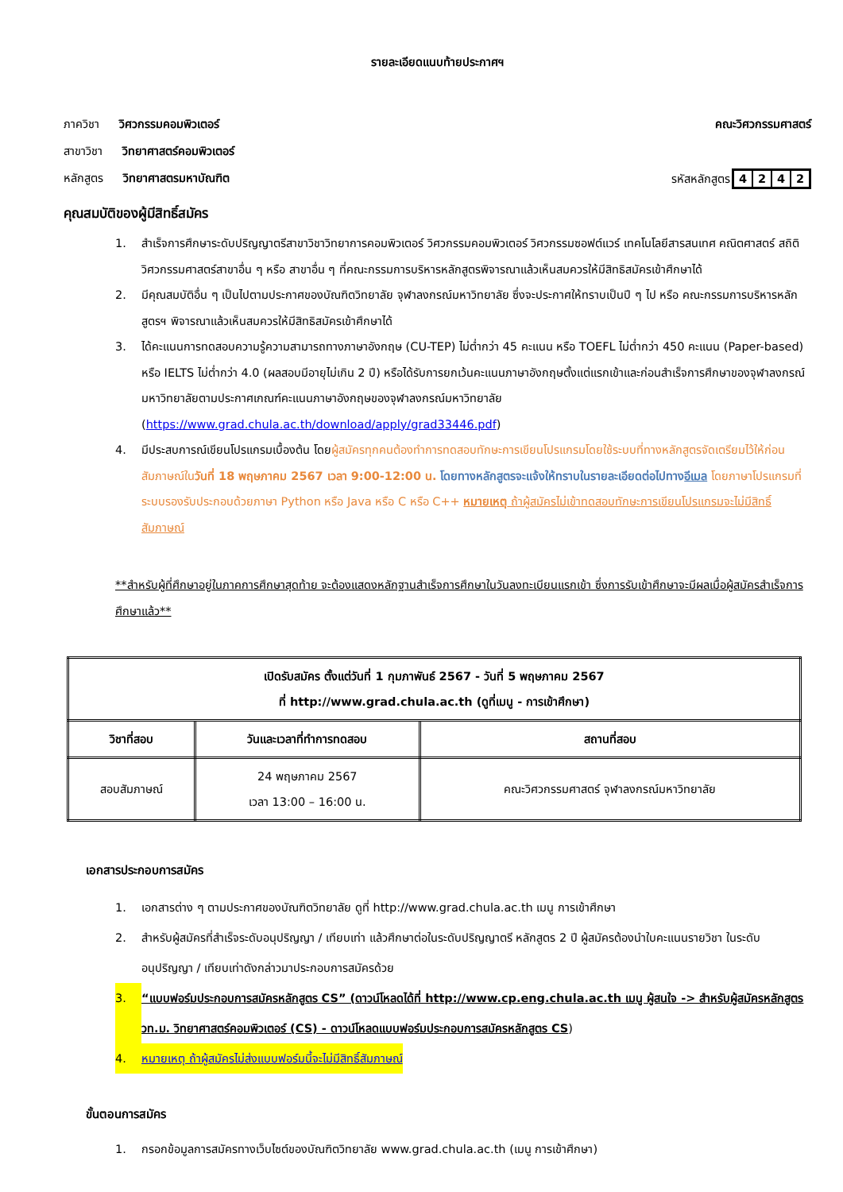รายละเอียดแนบท้ายประกาศฯ
ภาควิชา วิศวกรรมคอมพิวเตอร์ คณะวิศวกรรมศาสตร์
สาขาวิชา วิทยาศาสตร์คอมพิวเตอร์
หลักสูตร วิทยาศาสตรมหาบัณฑิต รหัสหลักสูตร4242
คุณสมบัติของผู้มีสิทธิ์สมัคร
1. สำเร็จการศึกษาระดับปริญญาตรีสาขาวิชาวิทยาการคอมพิวเตอร์ วิศวกรรมคอมพิวเตอร์ วิศวกรรมซอฟต์แวร์ เทคโนโลยีสารสนเทศ คณิตศาสตร์ สถิติ วิศวกรรมศาสตร์สาขาอื่น ๆ หรือ สาขาอื่น ๆ ที่คณะกรรมการบริหารหลักสูตรพิจารณาแล้วเห็นสมควรให้มีสิทธิสมัครเข้าศึกษาได้
2. มีคุณสมบัติอื่น ๆ เป็นไปตามประกาศของบัณฑิตวิทยาลัย จุฬาลงกรณ์มหาวิทยาลัย ซึ่งจะประกาศให้ทราบเป็นปี ๆ ไป หรือ คณะกรรมการบริหารหลักสูตรฯ พิจารณาแล้วเห็นสมควรให้มีสิทธิสมัครเข้าศึกษาได้
3. ได้คะแนนการทดสอบความรู้ความสามารถทางภาษาอังกฤษ (CU-TEP) ไม่ต่ำกว่า 45 คะแนน หรือ TOEFL ไม่ต่ำกว่า 450 คะแนน (Paper-based) หรือ IELTS ไม่ต่ำกว่า 4.0 (ผลสอบมีอายุไม่เกิน 2 ปี) หรือได้รับการยกเว้นคะแนนภาษาอังกฤษตั้งแต่แรกเข้าและก่อนสำเร็จการศึกษาของจุฬาลงกรณ์มหาวิทยาลัยตามประกาศเกณฑ์คะแนนภาษาอังกฤษของจุฬาลงกรณ์มหาวิทยาลัย (https://www.grad.chula.ac.th/download/apply/grad33446.pdf)
4. มีประสบการณ์เขียนโปรแกรมเบื้องต้น โดยผู้สมัครทุกคนต้องทำการทดสอบทักษะการเขียนโปรแกรมโดยใช้ระบบที่ทางหลักสูตรจัดเตรียมไว้ให้ก่อนสัมภาษณ์ในวันที่ 18 พฤษภาคม 2567 เวลา 9:00-12:00 น. โดยทางหลักสูตรจะแจ้งให้ทราบในรายละเอียดต่อไปทางอีเมล โดยภาษาโปรแกรมที่ระบบรองรับประกอบด้วยภาษา Python หรือ Java หรือ C หรือ C++ หมายเหตุ ถ้าผู้สมัครไม่เข้าทดสอบทักษะการเขียนโปรแกรมจะไม่มีสิทธิ์สัมภาษณ์
**สำหรับผู้ที่ศึกษาอยู่ในภาคการศึกษาสุดท้าย จะต้องแสดงหลักฐานสำเร็จการศึกษาในวันลงทะเบียนแรกเข้า ซึ่งการรับเข้าศึกษาจะมีผลเมื่อผู้สมัครสำเร็จการศึกษาแล้ว**
| เปิดรับสมัคร ตั้งแต่วันที่ 1 กุมภาพันธ์ 2567 - วันที่ 5 พฤษภาคม 2567 ที่ http://www.grad.chula.ac.th (ดูที่เมนู - การเข้าศึกษา) | | |
| --- | --- | --- |
| วิชาที่สอบ | วันและเวลาที่ทำการทดสอบ | สถานที่สอบ |
| สอบสัมภาษณ์ | 24 พฤษภาคม 2567 เวลา 13:00 – 16:00 น. | คณะวิศวกรรมศาสตร์ จุฬาลงกรณ์มหาวิทยาลัย |
เอกสารประกอบการสมัคร
1. เอกสารต่าง ๆ ตามประกาศของบัณฑิตวิทยาลัย ดูที่ http://www.grad.chula.ac.th เมนู การเข้าศึกษา
2. สำหรับผู้สมัครที่สำเร็จระดับอนุปริญญา / เทียบเท่า แล้วศึกษาต่อในระดับปริญญาตรี หลักสูตร 2 ปี ผู้สมัครต้องนำใบคะแนนรายวิชา ในระดับอนุปริญญา / เทียบเท่าดังกล่าวมาประกอบการสมัครด้วย
3. “แบบฟอร์มประกอบการสมัครหลักสูตร CS” (ดาวน์โหลดได้ที่ http://www.cp.eng.chula.ac.th เมนู ผู้สนใจ -> สำหรับผู้สมัครหลักสูตร วท.ม. วิทยาศาสตร์คอมพิวเตอร์ (CS) - ดาวน์โหลดแบบฟอร์มประกอบการสมัครหลักสูตร CS)
4. หมายเหตุ ถ้าผู้สมัครไม่ส่งแบบฟอร์มนี้จะไม่มีสิทธิ์สัมภาษณ์
ขั้นตอนการสมัคร
1. กรอกข้อมูลการสมัครทางเว็บไซต์ของบัณฑิตวิทยาลัย www.grad.chula.ac.th (เมนู การเข้าศึกษา)